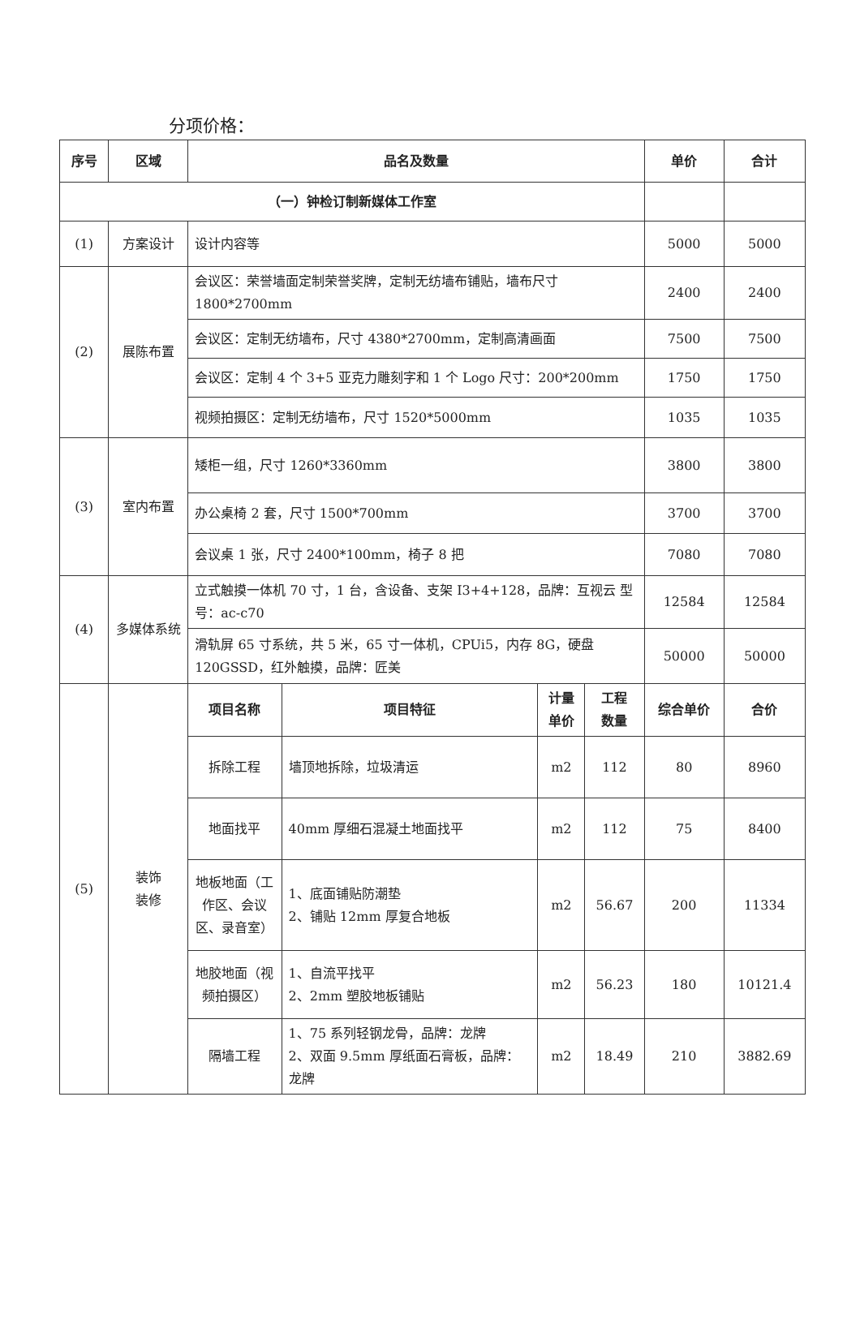分项价格：
| 序号 | 区域 | 品名及数量 | | | | 单价 | 合计 |
| --- | --- | --- | --- | --- | --- | --- | --- |
| （一）钟检订制新媒体工作室 | | | | | | | |
| (1) | 方案设计 | 设计内容等 | | | | 5000 | 5000 |
| (2) | 展陈布置 | 会议区：荣誉墙面定制荣誉奖牌，定制无纺墙布铺贴，墙布尺寸1800*2700mm | | | | 2400 | 2400 |
| | | 会议区：定制无纺墙布，尺寸 4380*2700mm，定制高清画面 | | | | 7500 | 7500 |
| | | 会议区：定制 4 个 3+5 亚克力雕刻字和 1 个 Logo 尺寸：200*200mm | | | | 1750 | 1750 |
| | | 视频拍摄区：定制无纺墙布，尺寸 1520*5000mm | | | | 1035 | 1035 |
| (3) | 室内布置 | 矮柜一组，尺寸 1260*3360mm | | | | 3800 | 3800 |
| | | 办公桌椅 2 套，尺寸 1500*700mm | | | | 3700 | 3700 |
| | | 会议桌 1 张，尺寸 2400*100mm，椅子 8 把 | | | | 7080 | 7080 |
| (4) | 多媒体系统 | 立式触摸一体机 70 寸，1 台，含设备、支架 I3+4+128，品牌：互视云 型号：ac-c70 | | | | 12584 | 12584 |
| | | 滑轨屏 65 寸系统，共 5 米，65 寸一体机，CPUi5，内存 8G，硬盘 120GSSD，红外触摸，品牌：匠美 | | | | 50000 | 50000 |
| (5) | 装饰 装修 | 项目名称 | 项目特征 | 计量 单价 | 工程 数量 | 综合单价 | 合价 |
| | | 拆除工程 | 墙顶地拆除，垃圾清运 | m2 | 112 | 80 | 8960 |
| | | 地面找平 | 40mm 厚细石混凝土地面找平 | m2 | 112 | 75 | 8400 |
| | | 地板地面（工作区、会议区、录音室） | 1、底面铺贴防潮垫 2、铺贴 12mm 厚复合地板 | m2 | 56.67 | 200 | 11334 |
| | | 地胶地面（视频拍摄区） | 1、自流平找平 2、2mm 塑胶地板铺贴 | m2 | 56.23 | 180 | 10121.4 |
| | | 隔墙工程 | 1、75 系列轻钢龙骨，品牌：龙牌 2、双面 9.5mm 厚纸面石膏板，品牌：龙牌 | m2 | 18.49 | 210 | 3882.69 |